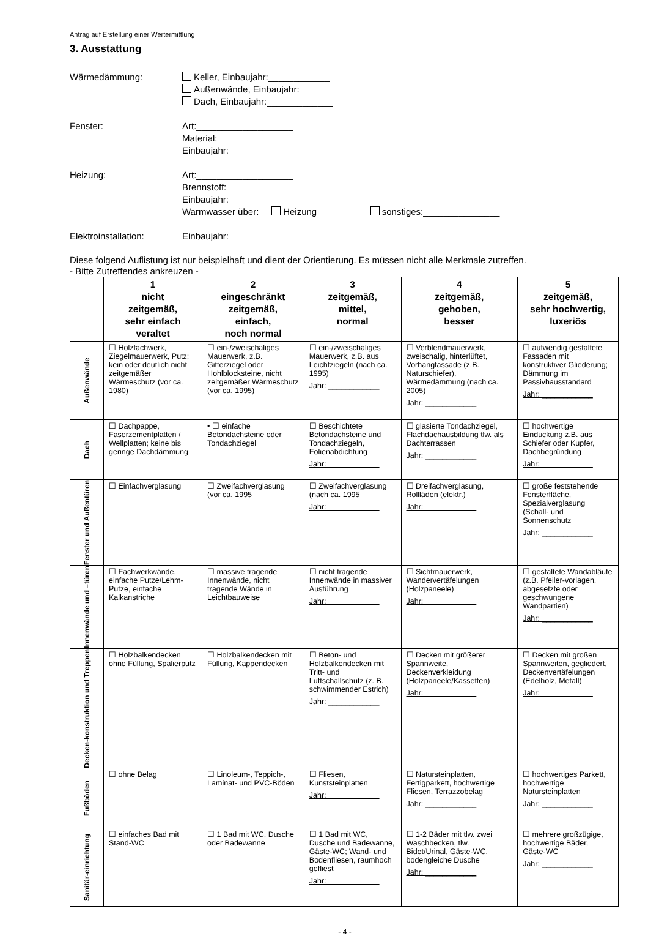Antrag auf Erstellung einer Wertermittlung
3. Ausstattung
Wärmedämmung: Keller, Einbaujahr:____________
Außenwände, Einbaujahr:______
Dach, Einbaujahr:_____________
Fenster: Art:___________________
Material:_______________
Einbaujahr:_____________
Heizung: Art:___________________
Brennstoff:_____________
Einbaujahr:_____________
Warmwasser über: Heizung sonstiges:_______________
Elektroinstallation: Einbaujahr:_____________
Diese folgend Auflistung ist nur beispielhaft und dient der Orientierung. Es müssen nicht alle Merkmale zutreffen.
- Bitte Zutreffendes ankreuzen -
| | 1 nicht zeitgemäß, sehr einfach veraltet | 2 eingeschränkt zeitgemäß, einfach, noch normal | 3 zeitgemäß, mittel, normal | 4 zeitgemäß, gehoben, besser | 5 zeitgemäß, sehr hochwertig, luxeriös |
| --- | --- | --- | --- | --- | --- |
| Außenwände | ☐ Holzfachwerk, Ziegelmauerwerk, Putz; kein oder deutlich nicht zeitgemäßer Wärmeschutz (vor ca. 1980) | ☐ ein-/zweischaliges Mauerwerk, z.B. Gitterziegel oder Hohlblocksteine, nicht zeitgemäßer Wärmeschutz (vor ca. 1995) | ☐ ein-/zweischaliges Mauerwerk, z.B. aus Leichtziegeln (nach ca. 1995) Jahr: ____________ | ☐ Verblendmauerwerk, zweischalig, hinterlüftet, Vorhangfassade (z.B. Naturschiefer), Wärmedämmung (nach ca. 2005) Jahr: ____________ | ☐ aufwendig gestaltete Fassaden mit konstruktiver Gliederung; Dämmung im Passivhausstandard Jahr: ____________ |
| Dach | ☐ Dachpappe, Faserzementplatten / Wellplatten; keine bis geringe Dachdämmung | • ☐ einfache Betondachsteine oder Tondachziegel | ☐ Beschichtete Betondachsteine und Tondachziegeln, Folienabdichtung Jahr: ____________ | ☐ glasierte Tondachziegel, Flachdachausbildung tlw. als Dachterrassen Jahr: ____________ | ☐ hochwertige Einduckung z.B. aus Schiefer oder Kupfer, Dachbegründung Jahr: ____________ |
| Fenster und Außentüren | ☐ Einfachverglasung | ☐ Zweifachverglasung (vor ca. 1995 | ☐ Zweifachverglasung (nach ca. 1995 Jahr: ____________ | ☐ Dreifachverglasung, Rollläden (elektr.) Jahr: ____________ | ☐ große feststehende Fensterfläche, Spezialverglasung (Schall- und Sonnenschutz Jahr: ____________ |
| Innenwände und –türen | ☐ Fachwerkwände, einfache Putze/Lehm-Putze, einfache Kalkanstriche | ☐ massive tragende Innenwände, nicht tragende Wände in Leichtbauweise | ☐ nicht tragende Innenwände in massiver Ausführung Jahr: ____________ | ☐ Sichtmauerwerk, Wandervertäfelungen (Holzpaneele) Jahr: ____________ | ☐ gestaltete Wandabläufe (z.B. Pfeiler-vorlagen, abgesetzte oder geschwungene Wandpartien) Jahr: ____________ |
| Decken-konstruktion und Treppen | ☐ Holzbalkendecken ohne Füllung, Spalierputz | ☐ Holzbalkendecken mit Füllung, Kappendecken | ☐ Beton- und Holzbalkendecken mit Tritt- und Luftschallschutz (z. B. schwimmender Estrich) Jahr: ____________ | ☐ Decken mit größerer Spannweite, Deckenverkleidung (Holzpaneele/Kassetten) Jahr: ____________ | ☐ Decken mit großen Spannweiten, gegliedert, Deckenvertäfelungen (Edelholz, Metall) Jahr: ____________ |
| Fußböden | ☐ ohne Belag | ☐ Linoleum-, Teppich-, Laminat- und PVC-Böden | ☐ Fliesen, Kunststeinplatten Jahr: ____________ | ☐ Natursteinplatten, Fertigparkett, hochwertige Fliesen, Terrazzobelag Jahr: ____________ | ☐ hochwertiges Parkett, hochwertige Natursteinplatten Jahr: ____________ |
| Sanitär-einrichtung | ☐ einfaches Bad mit Stand-WC | ☐ 1 Bad mit WC, Dusche oder Badewanne | ☐ 1 Bad mit WC, Dusche und Badewanne, Gäste-WC; Wand- und Bodenfliesen, raumhoch gefliest Jahr: ____________ | ☐ 1-2 Bäder mit tlw. zwei Waschbecken, tlw. Bidet/Urinal, Gäste-WC, bodengleiche Dusche Jahr: ____________ | ☐ mehrere großzügige, hochwertige Bäder, Gäste-WC Jahr: ____________ |
- 4 -